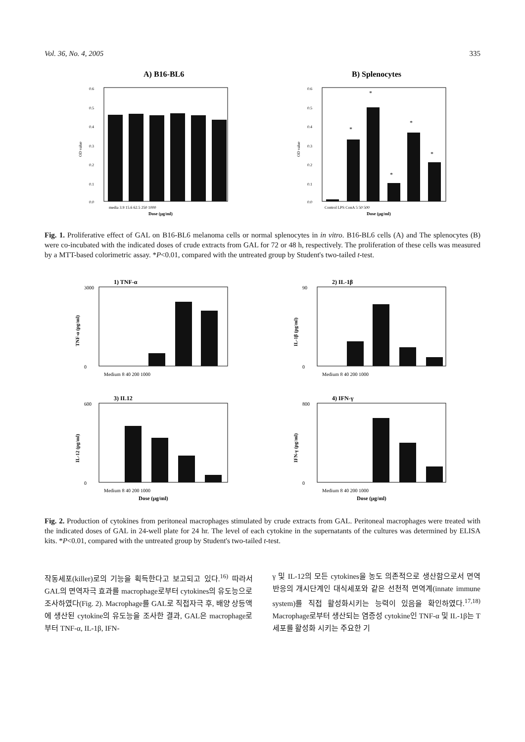Vol. 36, No. 4, 2005 335
A) B16-BL6
0.6
0.5
0.4
0.3
0.2
0.1
0.0
OD value
media 3.9 15.6 62.5 250 1000
Dose (μg/ml)
B) Splenocytes
0.6
0.5
0.4
0.3
0.2
0.1
0.0
OD value
*
*
*
*
*
Control LPS ConA 5 50 500
Dose (μg/ml)
Fig. 1. Proliferative effect of GAL on B16-BL6 melanoma cells or normal splenocytes in in vitro. B16-BL6 cells (A) and The splenocytes (B) were co-incubated with the indicated doses of crude extracts from GAL for 72 or 48 h, respectively. The proliferation of these cells was measured by a MTT-based colorimetric assay. *P<0.01, compared with the untreated group by Student's two-tailed t-test.
1) TNF-α
3000
0
TNF-α (pg/ml)
Medium 8 40 200 1000
2) IL-1β
90
0
IL-1β (pg/ml)
Medium 8 40 200 1000
3) IL12
600
0
IL-12 (pg/ml)
Medium 8 40 200 1000
Dose (μg/ml)
4) IFN-γ
800
0
IFN-γ (pg/ml)
Medium 8 40 200 1000
Dose (μg/ml)
Fig. 2. Production of cytokines from peritoneal macrophages stimulated by crude extracts from GAL. Peritoneal macrophages were treated with the indicated doses of GAL in 24-well plate for 24 hr. The level of each cytokine in the supernatants of the cultures was determined by ELISA kits. *P<0.01, compared with the untreated group by Student's two-tailed t-test.
작동세포(killer)로의 기능을 획득한다고 보고되고 있다.<sup>16)</sup> 따라서 GAL의 면역자극 효과를 macrophage로부터 cytokines의 유도능으로 조사하였다(Fig. 2). Macrophage를 GAL로 직접자극 후, 배양 상등액에 생산된 cytokine의 유도능을 조사한 결과, GAL은 macrophage로부터 TNF-α, IL-1β, IFN-
γ 및 IL-12의 모든 cytokines을 농도 의존적으로 생산함으로서 면역반응의 개시단계인 대식세포와 같은 선천적 면역계(innate immune system)를 직접 활성화시키는 능력이 있음을 확인하였다.<sup>17,18)</sup> Macrophage로부터 생산되는 염증성 cytokine인 TNF-α 및 IL-1β는 T 세포를 활성화 시키는 주요한 기